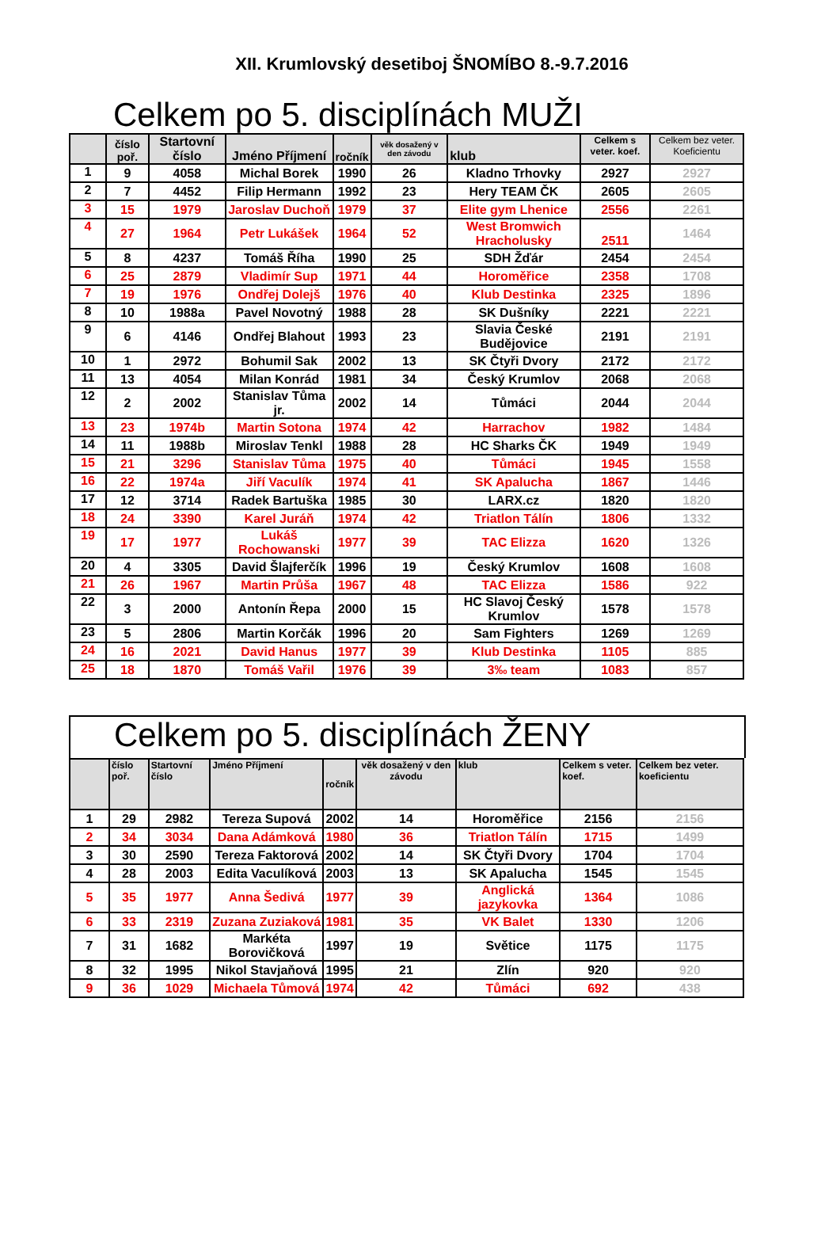XII. Krumlovský desetiboj ŠNOMÍBO 8.-9.7.2016
Celkem po 5. disciplínách MUŽI
| | číslo poř. | Startovní číslo | Jméno Příjmení | ročník | věk dosažený v den závodu | klub | Celkem s veter. koef. | Celkem bez veter. Koeficientu |
| --- | --- | --- | --- | --- | --- | --- | --- | --- |
| 1 | 9 | 4058 | Michal Borek | 1990 | 26 | Kladno Trhovky | 2927 | 2927 |
| 2 | 7 | 4452 | Filip Hermann | 1992 | 23 | Hery TEAM ČK | 2605 | 2605 |
| 3 | 15 | 1979 | Jaroslav Duchoň | 1979 | 37 | Elite gym Lhenice | 2556 | 2261 |
| 4 | 27 | 1964 | Petr Lukášek | 1964 | 52 | West Bromwich Hracholusky | 2511 | 1464 |
| 5 | 8 | 4237 | Tomáš Říha | 1990 | 25 | SDH Žďár | 2454 | 2454 |
| 6 | 25 | 2879 | Vladimír Sup | 1971 | 44 | Horoměřice | 2358 | 1708 |
| 7 | 19 | 1976 | Ondřej Dolejš | 1976 | 40 | Klub Destinka | 2325 | 1896 |
| 8 | 10 | 1988a | Pavel Novotný | 1988 | 28 | SK Dušníky | 2221 | 2221 |
| 9 | 6 | 4146 | Ondřej Blahout | 1993 | 23 | Slavia České Budějovice | 2191 | 2191 |
| 10 | 1 | 2972 | Bohumil Sak | 2002 | 13 | SK Čtyři Dvory | 2172 | 2172 |
| 11 | 13 | 4054 | Milan Konrád | 1981 | 34 | Český Krumlov | 2068 | 2068 |
| 12 | 2 | 2002 | Stanislav Tůma jr. | 2002 | 14 | Tůmáci | 2044 | 2044 |
| 13 | 23 | 1974b | Martin Sotona | 1974 | 42 | Harrachov | 1982 | 1484 |
| 14 | 11 | 1988b | Miroslav Tenkl | 1988 | 28 | HC Sharks ČK | 1949 | 1949 |
| 15 | 21 | 3296 | Stanislav Tůma | 1975 | 40 | Tůmáci | 1945 | 1558 |
| 16 | 22 | 1974a | Jiří Vaculík | 1974 | 41 | SK Apalucha | 1867 | 1446 |
| 17 | 12 | 3714 | Radek Bartuška | 1985 | 30 | LARX.cz | 1820 | 1820 |
| 18 | 24 | 3390 | Karel Juráň | 1974 | 42 | Triatlon Tálín | 1806 | 1332 |
| 19 | 17 | 1977 | Lukáš Rochowanski | 1977 | 39 | TAC Elizza | 1620 | 1326 |
| 20 | 4 | 3305 | David Šlajferčík | 1996 | 19 | Český Krumlov | 1608 | 1608 |
| 21 | 26 | 1967 | Martin Průša | 1967 | 48 | TAC Elizza | 1586 | 922 |
| 22 | 3 | 2000 | Antonín Řepa | 2000 | 15 | HC Slavoj Český Krumlov | 1578 | 1578 |
| 23 | 5 | 2806 | Martin Korčák | 1996 | 20 | Sam Fighters | 1269 | 1269 |
| 24 | 16 | 2021 | David Hanus | 1977 | 39 | Klub Destinka | 1105 | 885 |
| 25 | 18 | 1870 | Tomáš Vařil | 1976 | 39 | 3‰ team | 1083 | 857 |
Celkem po 5. disciplínách ŽENY
| | číslo poř. | Startovní číslo | Jméno Příjmení | ročník | věk dosažený v den závodu | klub | Celkem s veter. koef. | Celkem bez veter. koeficientu |
| --- | --- | --- | --- | --- | --- | --- | --- | --- |
| 1 | 29 | 2982 | Tereza Supová | 2002 | 14 | Horoměřice | 2156 | 2156 |
| 2 | 34 | 3034 | Dana Adámková | 1980 | 36 | Triatlon Tálín | 1715 | 1499 |
| 3 | 30 | 2590 | Tereza Faktorová | 2002 | 14 | SK Čtyři Dvory | 1704 | 1704 |
| 4 | 28 | 2003 | Edita Vaculíková | 2003 | 13 | SK Apalucha | 1545 | 1545 |
| 5 | 35 | 1977 | Anna Šedivá | 1977 | 39 | Anglická jazykovka | 1364 | 1086 |
| 6 | 33 | 2319 | Zuzana Zuziaková | 1981 | 35 | VK Balet | 1330 | 1206 |
| 7 | 31 | 1682 | Markéta Borovičková | 1997 | 19 | Světice | 1175 | 1175 |
| 8 | 32 | 1995 | Nikol Stavjaňová | 1995 | 21 | Zlín | 920 | 920 |
| 9 | 36 | 1029 | Michaela Tůmová | 1974 | 42 | Tůmáci | 692 | 438 |